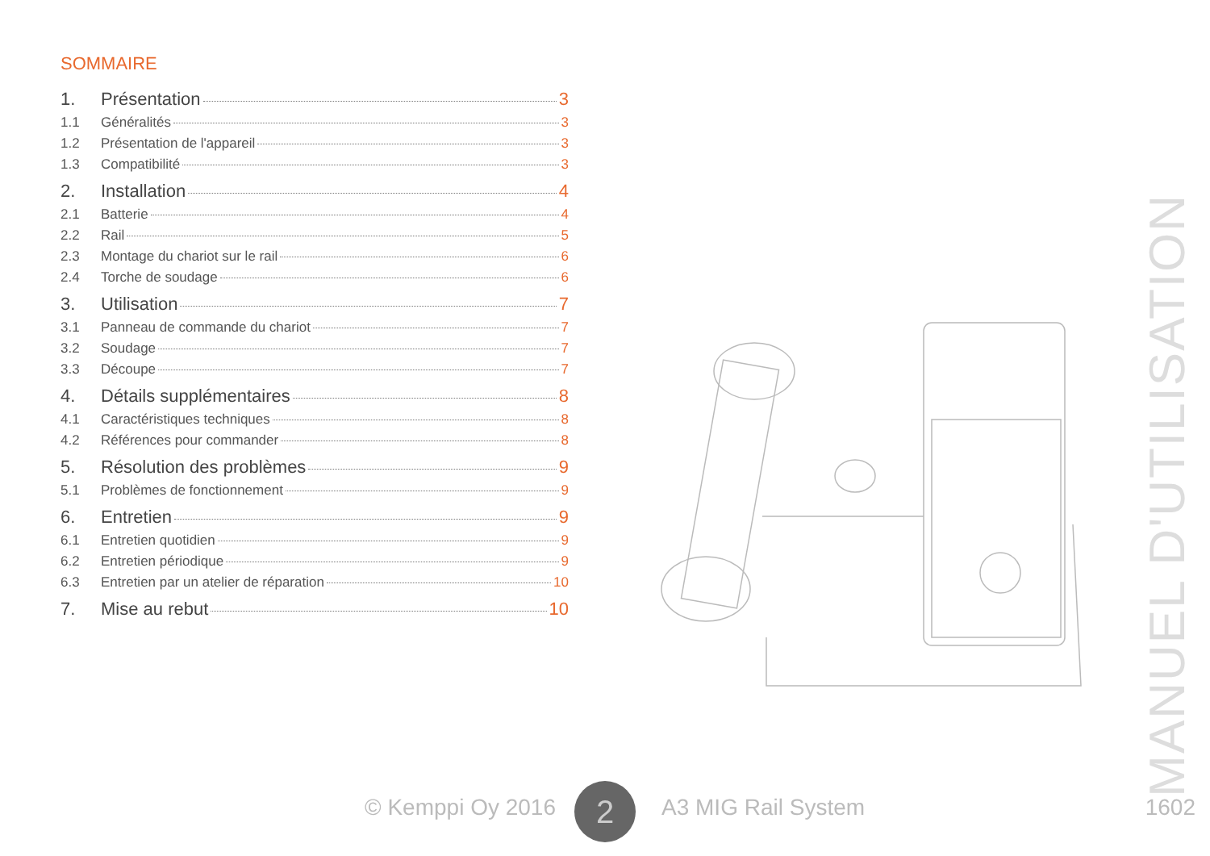SOMMAIRE
1. Présentation 3
1.1 Généralités 3
1.2 Présentation de l'appareil 3
1.3 Compatibilité 3
2. Installation 4
2.1 Batterie 4
2.2 Rail 5
2.3 Montage du chariot sur le rail 6
2.4 Torche de soudage 6
3. Utilisation 7
3.1 Panneau de commande du chariot 7
3.2 Soudage 7
3.3 Découpe 7
4. Détails supplémentaires 8
4.1 Caractéristiques techniques 8
4.2 Références pour commander 8
5. Résolution des problèmes 9
5.1 Problèmes de fonctionnement 9
6. Entretien 9
6.1 Entretien quotidien 9
6.2 Entretien périodique 9
6.3 Entretien par un atelier de réparation 10
7. Mise au rebut 10
MANUEL D'UTILISATION
© Kemppi Oy 2016 A3 MIG Rail System 1602 2